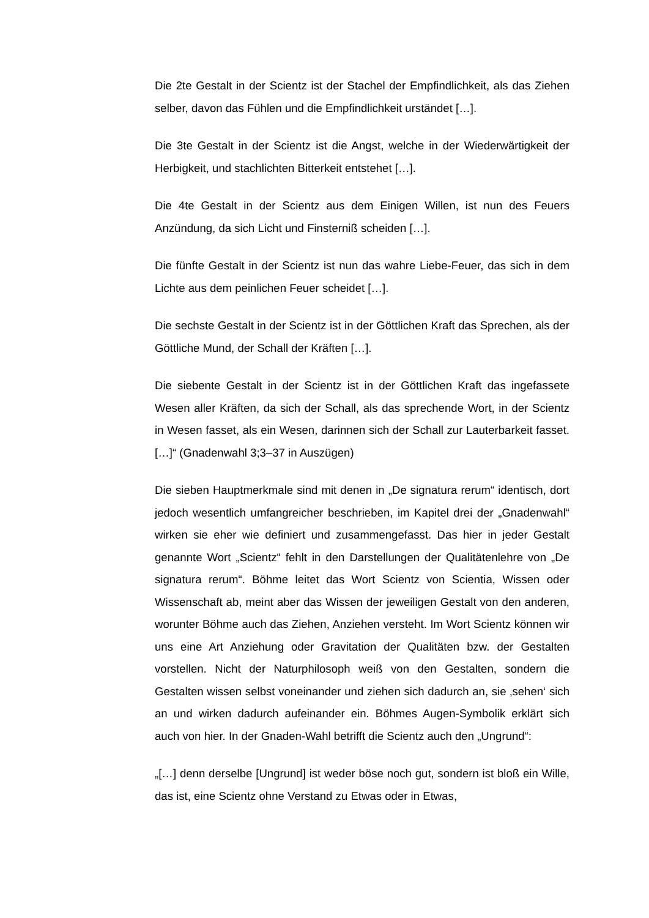Die 2te Gestalt in der Scientz ist der Stachel der Empfindlichkeit, als das Ziehen selber, davon das Fühlen und die Empfindlichkeit urständet […].
Die 3te Gestalt in der Scientz ist die Angst, welche in der Wiederwärtigkeit der Herbigkeit, und stachlichten Bitterkeit entstehet […].
Die 4te Gestalt in der Scientz aus dem Einigen Willen, ist nun des Feuers Anzündung, da sich Licht und Finsterniß scheiden […].
Die fünfte Gestalt in der Scientz ist nun das wahre Liebe-Feuer, das sich in dem Lichte aus dem peinlichen Feuer scheidet […].
Die sechste Gestalt in der Scientz ist in der Göttlichen Kraft das Sprechen, als der Göttliche Mund, der Schall der Kräften […].
Die siebente Gestalt in der Scientz ist in der Göttlichen Kraft das ingefassete Wesen aller Kräften, da sich der Schall, als das sprechende Wort, in der Scientz in Wesen fasset, als ein Wesen, darinnen sich der Schall zur Lauterbarkeit fasset. […]“ (Gnadenwahl 3;3–37 in Auszügen)
Die sieben Hauptmerkmale sind mit denen in „De signatura rerum“ identisch, dort jedoch wesentlich umfangreicher beschrieben, im Kapitel drei der „Gnadenwahl“ wirken sie eher wie definiert und zusammengefasst. Das hier in jeder Gestalt genannte Wort „Scientz“ fehlt in den Darstellungen der Qualitätenlehre von „De signatura rerum“. Böhme leitet das Wort Scientz von Scientia, Wissen oder Wissenschaft ab, meint aber das Wissen der jeweiligen Gestalt von den anderen, worunter Böhme auch das Ziehen, Anziehen versteht. Im Wort Scientz können wir uns eine Art Anziehung oder Gravitation der Qualitäten bzw. der Gestalten vorstellen. Nicht der Naturphilosoph weiß von den Gestalten, sondern die Gestalten wissen selbst voneinander und ziehen sich dadurch an, sie ‚sehen‘ sich an und wirken dadurch aufeinander ein. Böhmes Augen-Symbolik erklärt sich auch von hier. In der Gnaden-Wahl betrifft die Scientz auch den „Ungrund“:
„[…] denn derselbe [Ungrund] ist weder böse noch gut, sondern ist bloß ein Wille, das ist, eine Scientz ohne Verstand zu Etwas oder in Etwas,